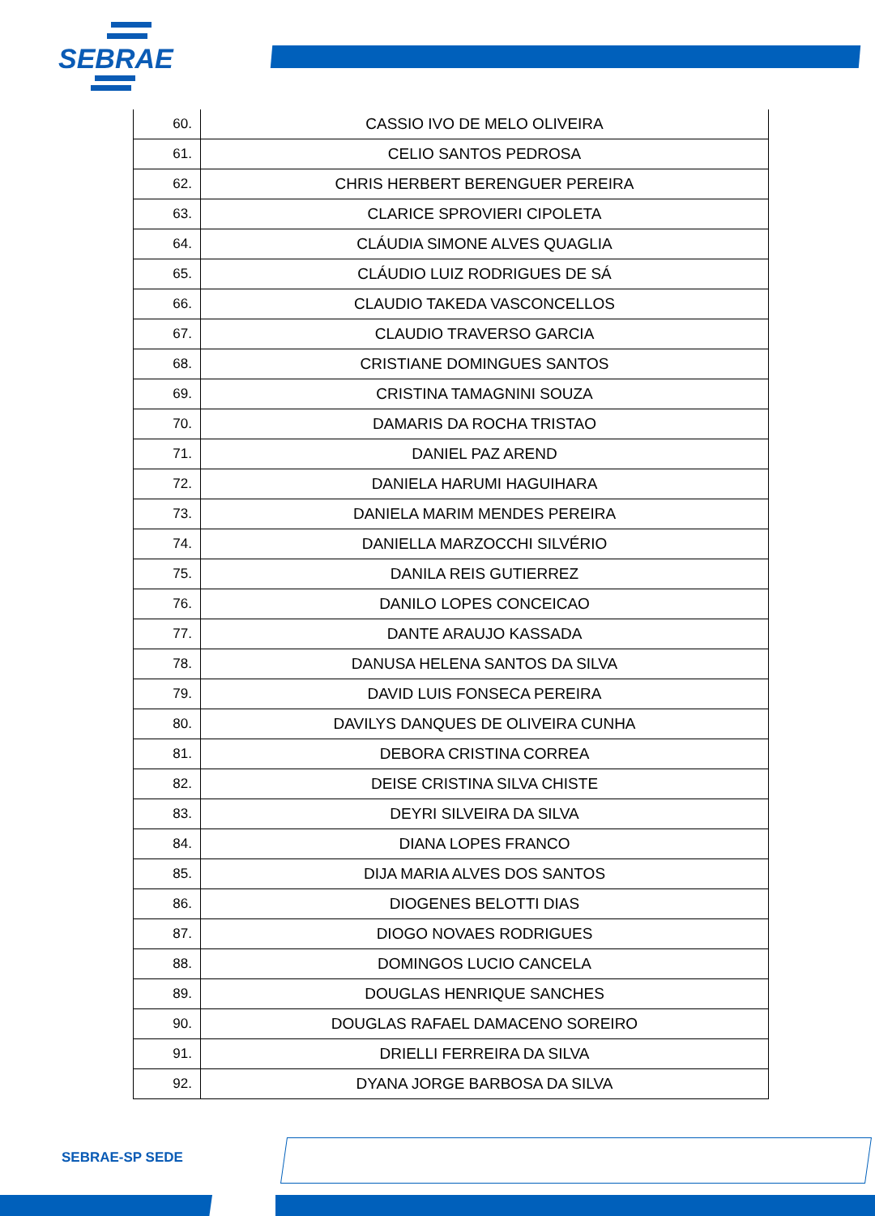SEBRAE
| 60. | CASSIO IVO DE MELO OLIVEIRA |
| 61. | CELIO SANTOS PEDROSA |
| 62. | CHRIS HERBERT BERENGUER PEREIRA |
| 63. | CLARICE SPROVIERI CIPOLETA |
| 64. | CLÁUDIA SIMONE ALVES QUAGLIA |
| 65. | CLÁUDIO LUIZ RODRIGUES DE SÁ |
| 66. | CLAUDIO TAKEDA VASCONCELLOS |
| 67. | CLAUDIO TRAVERSO GARCIA |
| 68. | CRISTIANE DOMINGUES SANTOS |
| 69. | CRISTINA TAMAGNINI SOUZA |
| 70. | DAMARIS DA ROCHA TRISTAO |
| 71. | DANIEL PAZ AREND |
| 72. | DANIELA HARUMI HAGUIHARA |
| 73. | DANIELA MARIM MENDES PEREIRA |
| 74. | DANIELLA MARZOCCHI SILVÉRIO |
| 75. | DANILA REIS GUTIERREZ |
| 76. | DANILO LOPES CONCEICAO |
| 77. | DANTE ARAUJO KASSADA |
| 78. | DANUSA HELENA SANTOS DA SILVA |
| 79. | DAVID LUIS FONSECA PEREIRA |
| 80. | DAVILYS DANQUES DE OLIVEIRA CUNHA |
| 81. | DEBORA CRISTINA CORREA |
| 82. | DEISE CRISTINA SILVA CHISTE |
| 83. | DEYRI SILVEIRA DA SILVA |
| 84. | DIANA LOPES FRANCO |
| 85. | DIJA MARIA ALVES DOS SANTOS |
| 86. | DIOGENES BELOTTI DIAS |
| 87. | DIOGO NOVAES RODRIGUES |
| 88. | DOMINGOS LUCIO CANCELA |
| 89. | DOUGLAS HENRIQUE SANCHES |
| 90. | DOUGLAS RAFAEL DAMACENO SOREIRO |
| 91. | DRIELLI FERREIRA DA SILVA |
| 92. | DYANA JORGE BARBOSA DA SILVA |
SEBRAE-SP SEDE